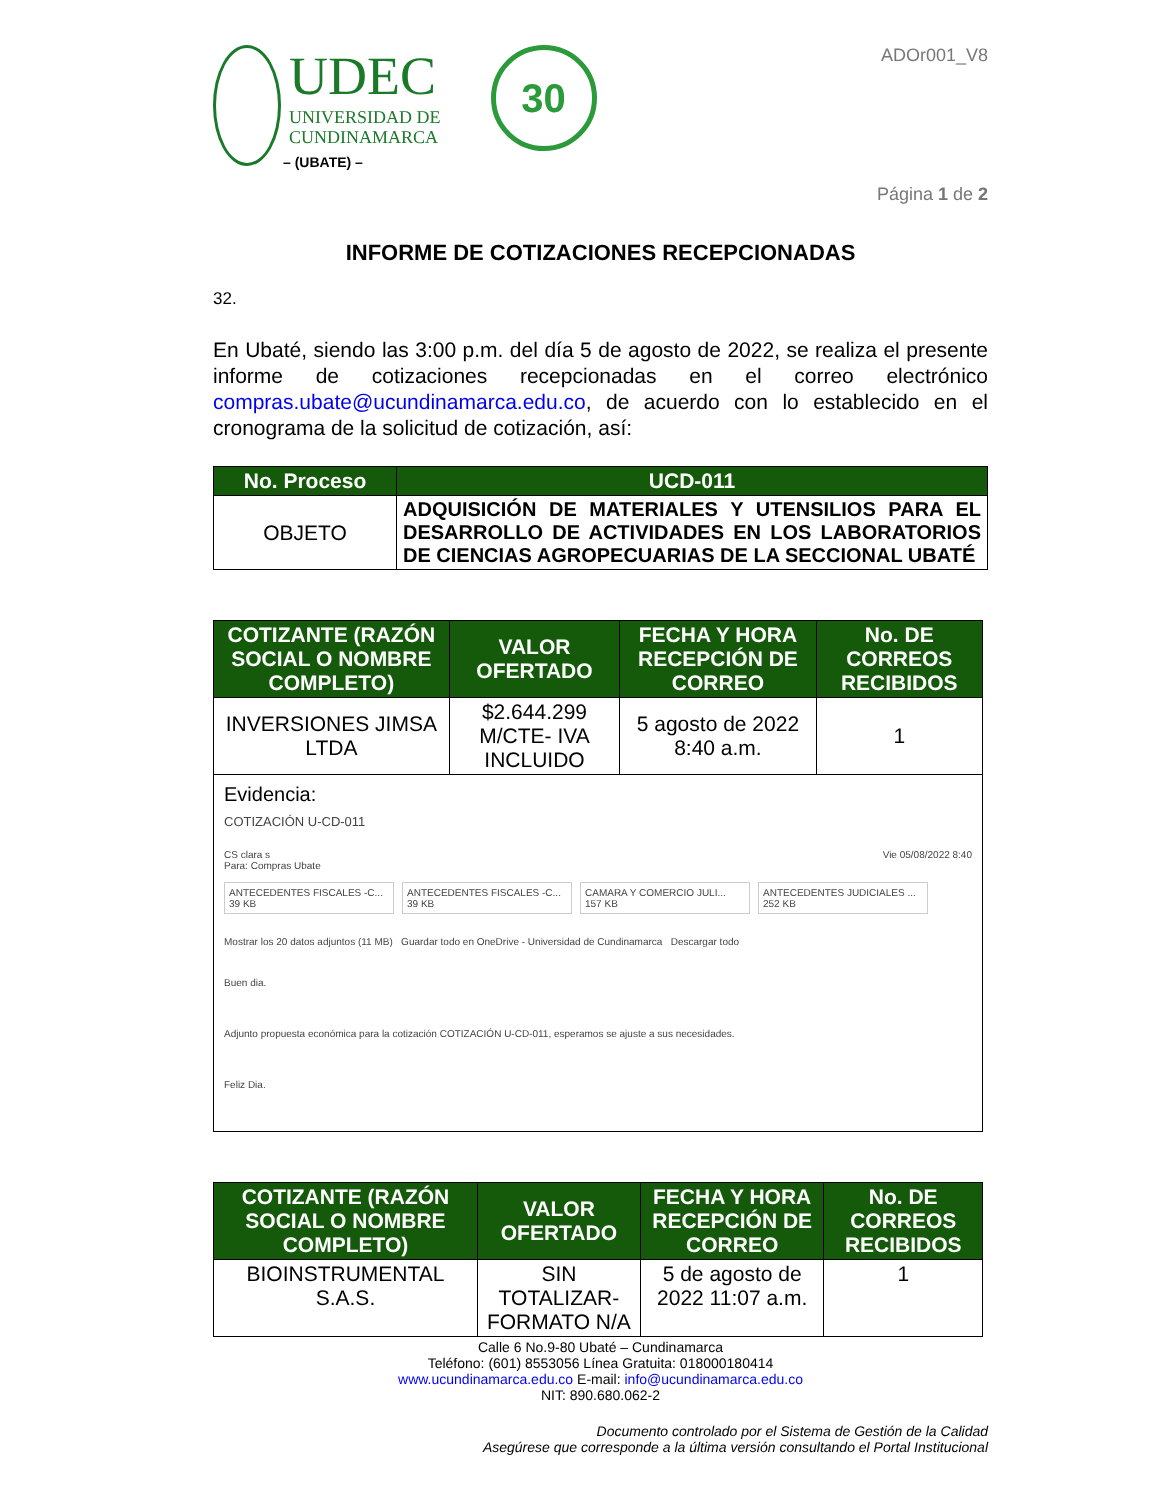UDEC
UNIVERSIDAD DE
CUNDINAMARCA
30
– (UBATE) –
ADOr001_V8
Página 1 de 2
INFORME DE COTIZACIONES RECEPCIONADAS
32.
En Ubaté, siendo las 3:00 p.m. del día 5 de agosto de 2022, se realiza el presente informe de cotizaciones recepcionadas en el correo electrónico compras.ubate@ucundinamarca.edu.co, de acuerdo con lo establecido en el cronograma de la solicitud de cotización, así:
| No. Proceso | UCD-011 |
| --- | --- |
| OBJETO | ADQUISICIÓN DE MATERIALES Y UTENSILIOS PARA EL DESARROLLO DE ACTIVIDADES EN LOS LABORATORIOS DE CIENCIAS AGROPECUARIAS DE LA SECCIONAL UBATÉ |
| COTIZANTE (RAZÓN SOCIAL O NOMBRE COMPLETO) | VALOR OFERTADO | FECHA Y HORA RECEPCIÓN DE CORREO | No. DE CORREOS RECIBIDOS |
| --- | --- | --- | --- |
| INVERSIONES JIMSA LTDA | $2.644.299 M/CTE- IVA INCLUIDO | 5 agosto de 2022 8:40 a.m. | 1 |
| Evidencia: COTIZACIÓN U-CD-011 CS clara s Vie 05/08/2022 8:40 Para: Compras Ubate ANTECEDENTES FISCALES -C... 39 KB ANTECEDENTES FISCALES -C... 39 KB CAMARA Y COMERCIO JULI... 157 KB ANTECEDENTES JUDICIALES ... 252 KB Mostrar los 20 datos adjuntos (11 MB) Guardar todo en OneDrive - Universidad de Cundinamarca Descargar todo Buen dia. Adjunto propuesta económica para la cotización COTIZACIÓN U-CD-011, esperamos se ajuste a sus necesidades. Feliz Dia. | | | |
| COTIZANTE (RAZÓN SOCIAL O NOMBRE COMPLETO) | VALOR OFERTADO | FECHA Y HORA RECEPCIÓN DE CORREO | No. DE CORREOS RECIBIDOS |
| --- | --- | --- | --- |
| BIOINSTRUMENTAL S.A.S. | SIN TOTALIZAR- FORMATO N/A | 5 de agosto de 2022 11:07 a.m. | 1 |
Calle 6 No.9-80 Ubaté – Cundinamarca
Teléfono: (601) 8553056 Línea Gratuita: 018000180414
www.ucundinamarca.edu.co E-mail: info@ucundinamarca.edu.co
NIT: 890.680.062-2
Documento controlado por el Sistema de Gestión de la Calidad
Asegúrese que corresponde a la última versión consultando el Portal Institucional